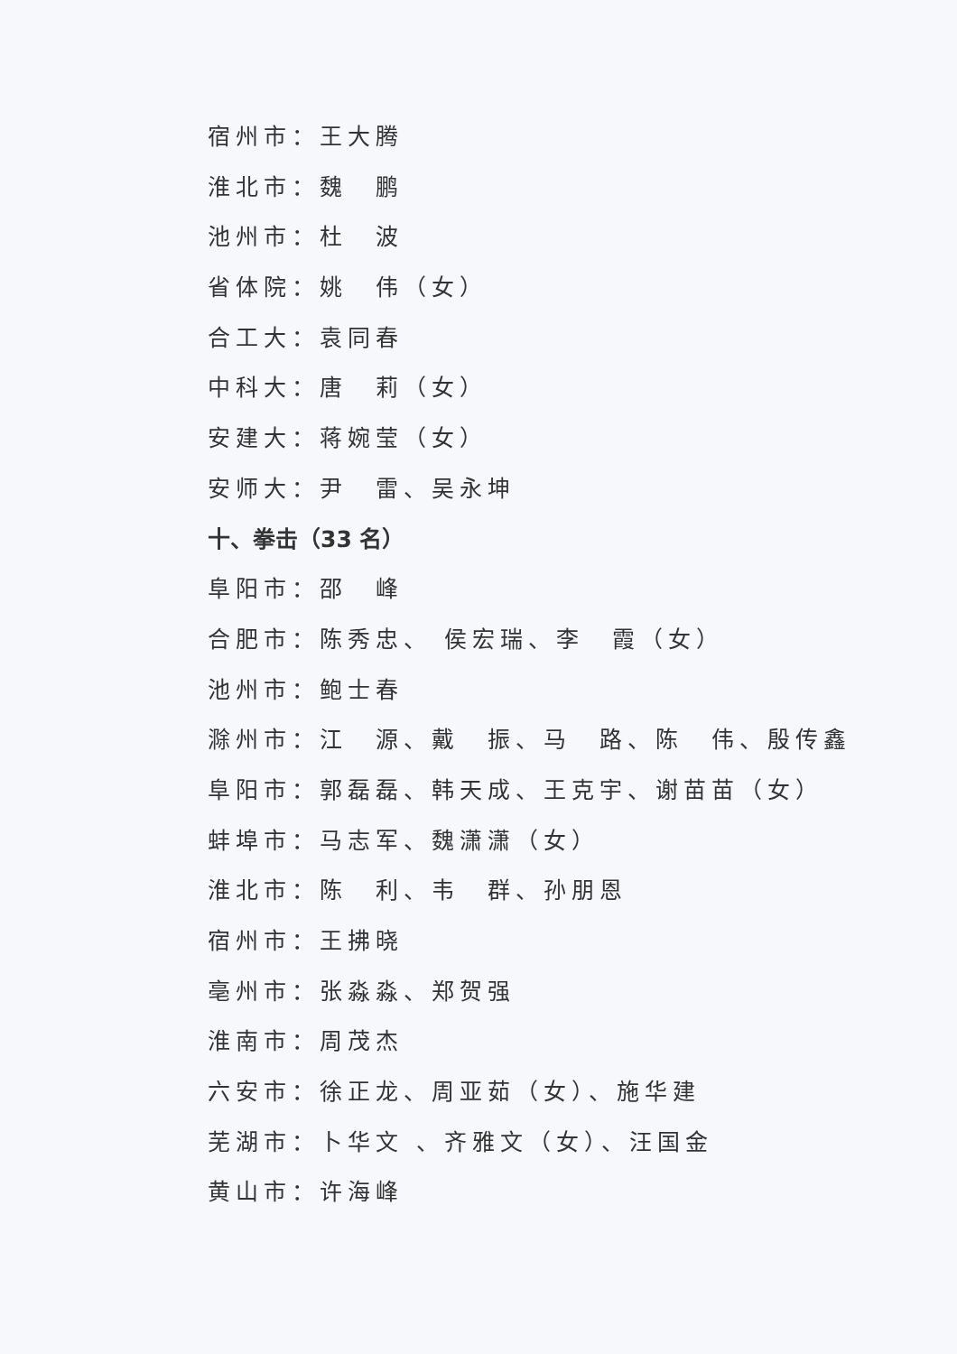宿州市：王大腾
淮北市：魏　鹏
池州市：杜　波
省体院：姚　伟（女）
合工大：袁同春
中科大：唐　莉（女）
安建大：蒋婉莹（女）
安师大：尹　雷、吴永坤
十、拳击（33 名）
阜阳市：邵　峰
合肥市：陈秀忠、 侯宏瑞、李　霞（女）
池州市：鲍士春
滁州市：江　源、戴　振、马　路、陈　伟、殷传鑫
阜阳市：郭磊磊、韩天成、王克宇、谢苗苗（女）
蚌埠市：马志军、魏潇潇（女）
淮北市：陈　利、韦　群、孙朋恩
宿州市：王拂晓
亳州市：张淼淼、郑贺强
淮南市：周茂杰
六安市：徐正龙、周亚茹（女）、施华建
芜湖市：卜华文 、齐雅文（女）、汪国金
黄山市：许海峰